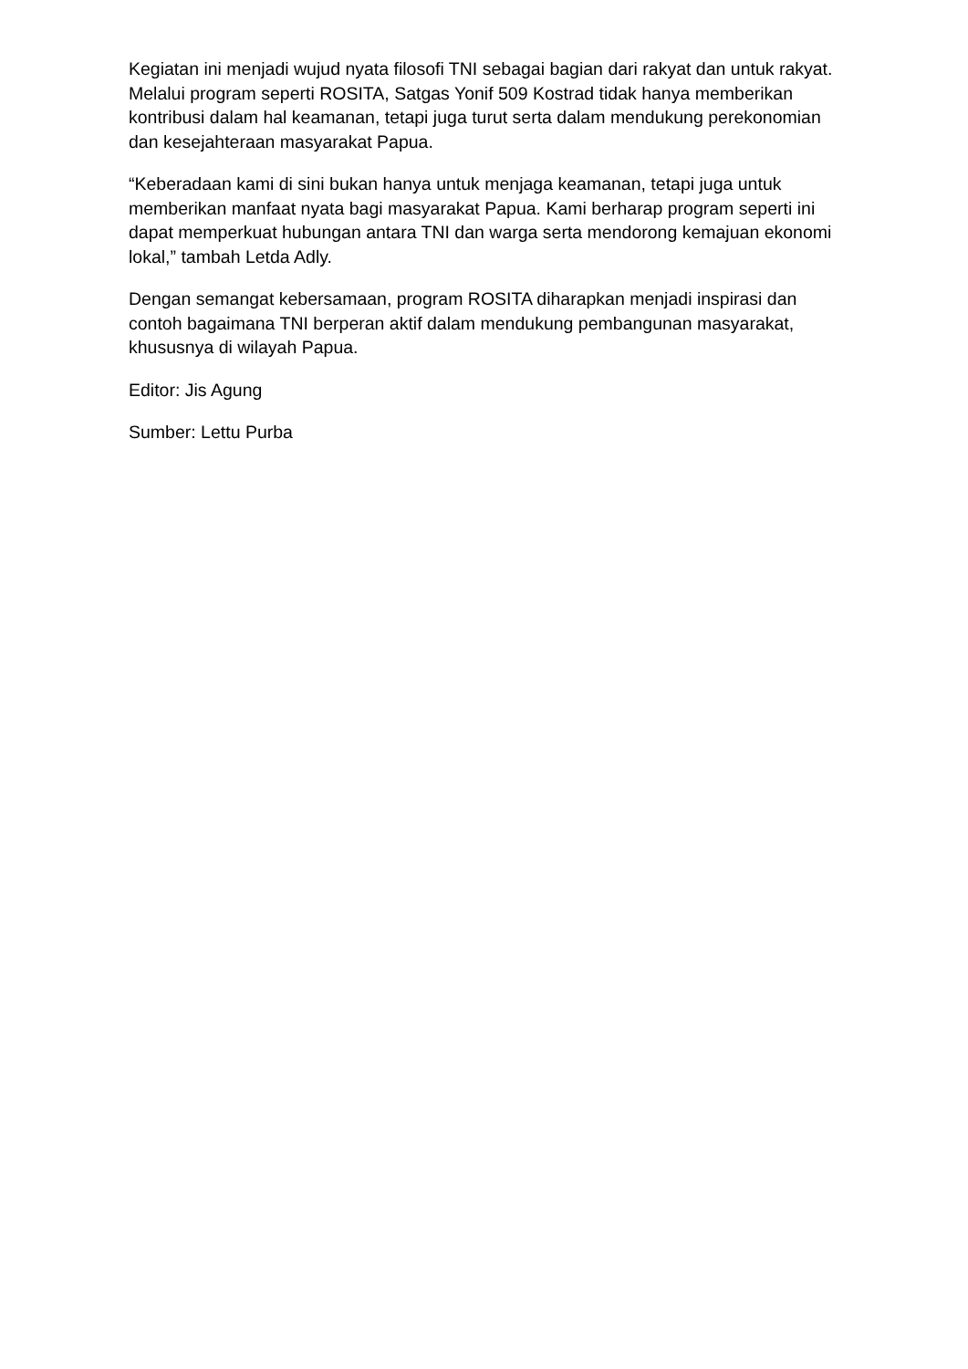Kegiatan ini menjadi wujud nyata filosofi TNI sebagai bagian dari rakyat dan untuk rakyat. Melalui program seperti ROSITA, Satgas Yonif 509 Kostrad tidak hanya memberikan kontribusi dalam hal keamanan, tetapi juga turut serta dalam mendukung perekonomian dan kesejahteraan masyarakat Papua.
“Keberadaan kami di sini bukan hanya untuk menjaga keamanan, tetapi juga untuk memberikan manfaat nyata bagi masyarakat Papua. Kami berharap program seperti ini dapat memperkuat hubungan antara TNI dan warga serta mendorong kemajuan ekonomi lokal,” tambah Letda Adly.
Dengan semangat kebersamaan, program ROSITA diharapkan menjadi inspirasi dan contoh bagaimana TNI berperan aktif dalam mendukung pembangunan masyarakat, khususnya di wilayah Papua.
Editor: Jis Agung
Sumber: Lettu Purba